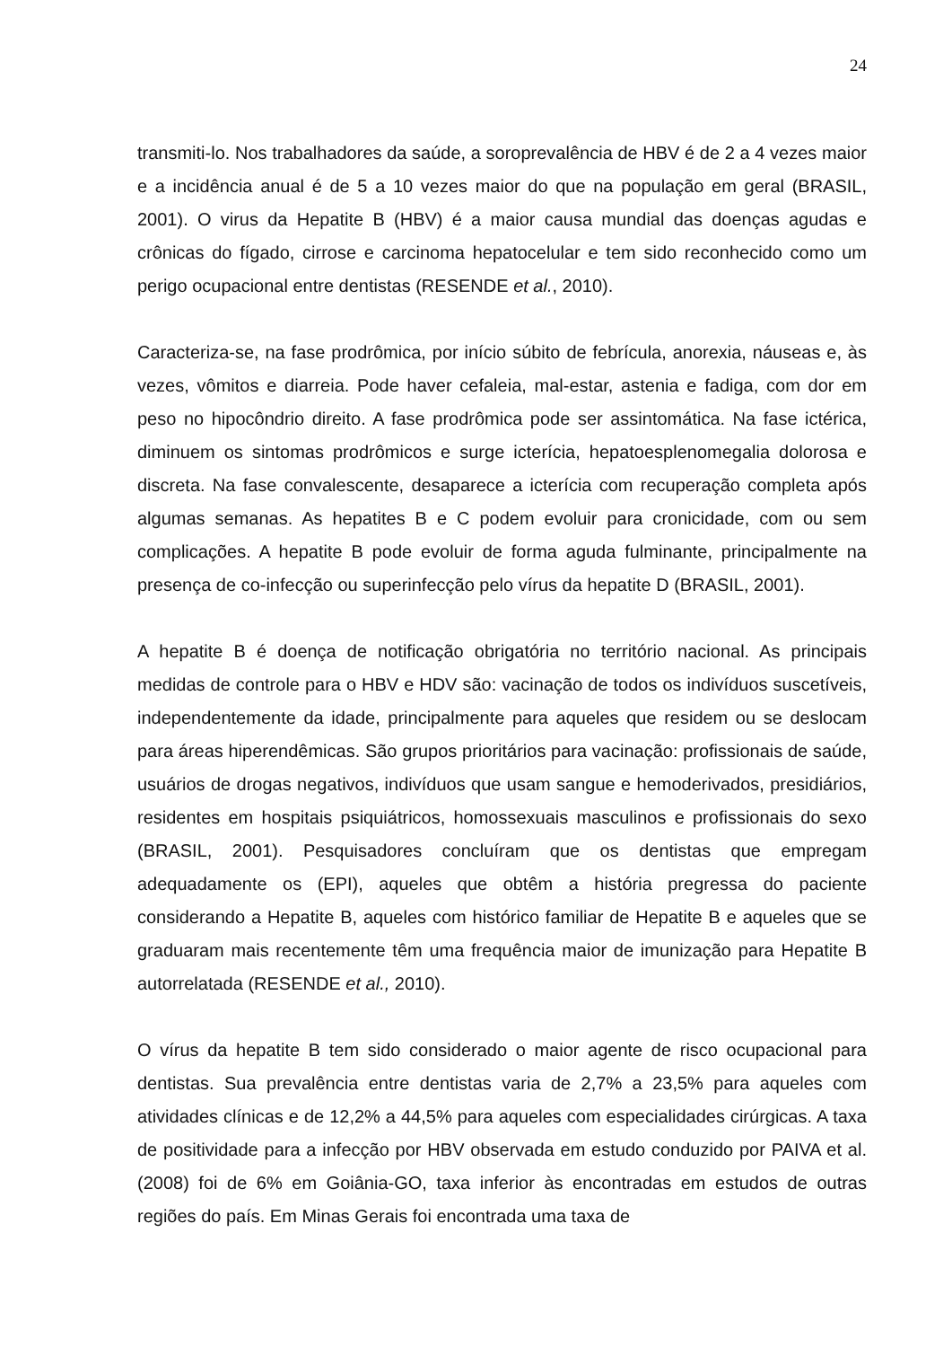24
transmiti-lo. Nos trabalhadores da saúde, a soroprevalência de HBV é de 2 a 4 vezes maior e a incidência anual é de 5 a 10 vezes maior do que na população em geral (BRASIL, 2001). O virus da Hepatite B (HBV) é a maior causa mundial das doenças agudas e crônicas do fígado, cirrose e carcinoma hepatocelular e tem sido reconhecido como um perigo ocupacional entre dentistas (RESENDE et al., 2010).
Caracteriza-se, na fase prodrômica, por início súbito de febrícula, anorexia, náuseas e, às vezes, vômitos e diarreia. Pode haver cefaleia, mal-estar, astenia e fadiga, com dor em peso no hipocôndrio direito. A fase prodrômica pode ser assintomática. Na fase ictérica, diminuem os sintomas prodrômicos e surge icterícia, hepatoesplenomegalia dolorosa e discreta. Na fase convalescente, desaparece a icterícia com recuperação completa após algumas semanas. As hepatites B e C podem evoluir para cronicidade, com ou sem complicações. A hepatite B pode evoluir de forma aguda fulminante, principalmente na presença de co-infecção ou superinfecção pelo vírus da hepatite D (BRASIL, 2001).
A hepatite B é doença de notificação obrigatória no território nacional. As principais medidas de controle para o HBV e HDV são: vacinação de todos os indivíduos suscetíveis, independentemente da idade, principalmente para aqueles que residem ou se deslocam para áreas hiperendêmicas. São grupos prioritários para vacinação: profissionais de saúde, usuários de drogas negativos, indivíduos que usam sangue e hemoderivados, presidiários, residentes em hospitais psiquiátricos, homossexuais masculinos e profissionais do sexo (BRASIL, 2001). Pesquisadores concluíram que os dentistas que empregam adequadamente os (EPI), aqueles que obtêm a história pregressa do paciente considerando a Hepatite B, aqueles com histórico familiar de Hepatite B e aqueles que se graduaram mais recentemente têm uma frequência maior de imunização para Hepatite B autorrelatada (RESENDE et al., 2010).
O vírus da hepatite B tem sido considerado o maior agente de risco ocupacional para dentistas. Sua prevalência entre dentistas varia de 2,7% a 23,5% para aqueles com atividades clínicas e de 12,2% a 44,5% para aqueles com especialidades cirúrgicas. A taxa de positividade para a infecção por HBV observada em estudo conduzido por PAIVA et al.(2008) foi de 6% em Goiânia-GO, taxa inferior às encontradas em estudos de outras regiões do país. Em Minas Gerais foi encontrada uma taxa de